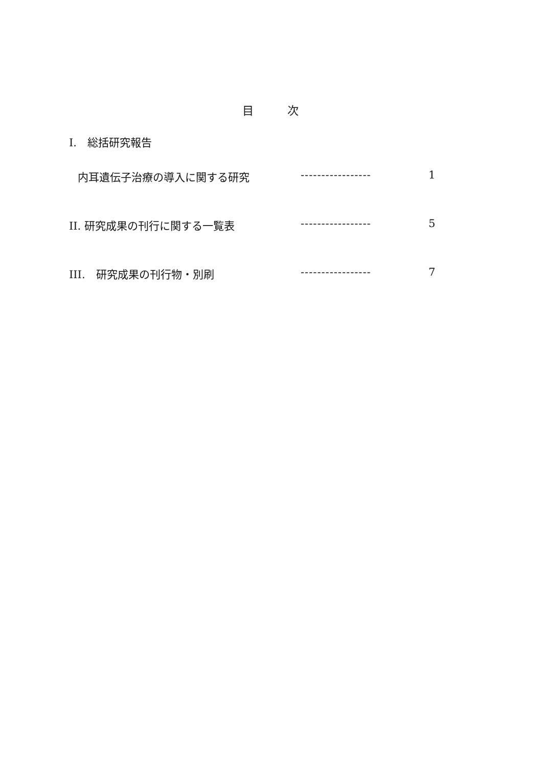目　　　次
I.　総括研究報告
内耳遺伝子治療の導入に関する研究 ----------------- 1
II. 研究成果の刊行に関する一覧表 ----------------- 5
III.　研究成果の刊行物・別刷 ----------------- 7